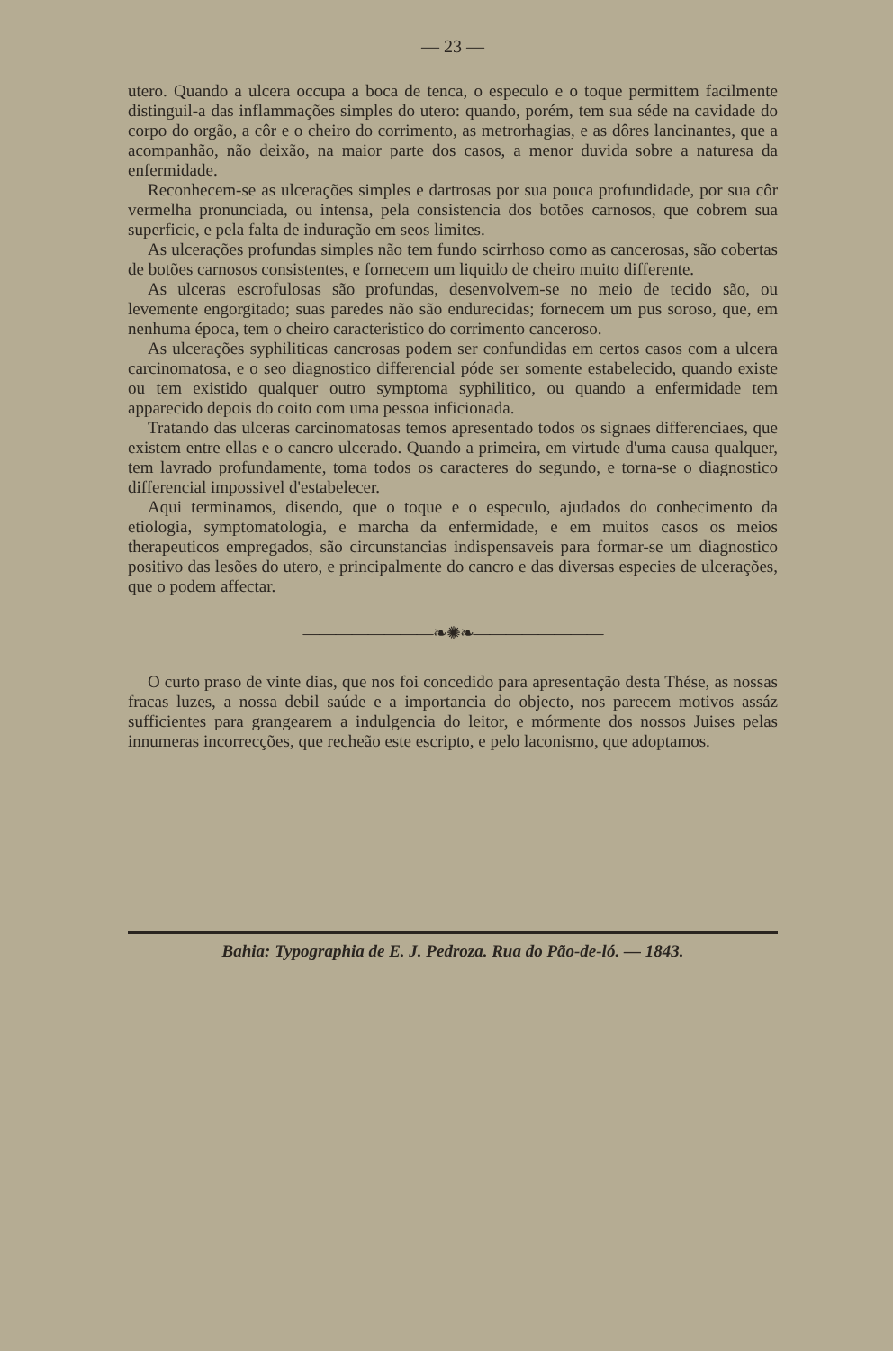— 23 —
utero. Quando a ulcera occupa a boca de tenca, o especulo e o toque permittem facilmente distinguil-a das inflammações simples do utero: quando, porém, tem sua séde na cavidade do corpo do orgão, a côr e o cheiro do corrimento, as metrorhagias, e as dôres lancinantes, que a acompanhão, não deixão, na maior parte dos casos, a menor duvida sobre a naturesa da enfermidade.
Reconhecem-se as ulcerações simples e dartrosas por sua pouca profundidade, por sua côr vermelha pronunciada, ou intensa, pela consistencia dos botões carnosos, que cobrem sua superficie, e pela falta de induração em seos limites.
As ulcerações profundas simples não tem fundo scirrhoso como as cancerosas, são cobertas de botões carnosos consistentes, e fornecem um liquido de cheiro muito differente.
As ulceras escrofulosas são profundas, desenvolvem-se no meio de tecido são, ou levemente engorgitado; suas paredes não são endurecidas; fornecem um pus soroso, que, em nenhuma época, tem o cheiro caracteristico do corrimento canceroso.
As ulcerações syphiliticas cancrosas podem ser confundidas em certos casos com a ulcera carcinomatosa, e o seo diagnostico differencial póde ser somente estabelecido, quando existe ou tem existido qualquer outro symptoma syphilitico, ou quando a enfermidade tem apparecido depois do coito com uma pessoa inficionada.
Tratando das ulceras carcinomatosas temos apresentado todos os signaes differenciaes, que existem entre ellas e o cancro ulcerado. Quando a primeira, em virtude d'uma causa qualquer, tem lavrado profundamente, toma todos os caracteres do segundo, e torna-se o diagnostico differencial impossivel d'estabelecer.
Aqui terminamos, disendo, que o toque e o especulo, ajudados do conhecimento da etiologia, symptomatologia, e marcha da enfermidade, e em muitos casos os meios therapeuticos empregados, são circunstancias indispensaveis para formar-se um diagnostico positivo das lesões do utero, e principalmente do cancro e das diversas especies de ulcerações, que o podem affectar.
————————❧✺❧————————
O curto praso de vinte dias, que nos foi concedido para apresentação desta Thése, as nossas fracas luzes, a nossa debil saúde e a importancia do objecto, nos parecem motivos assáz sufficientes para grangearem a indulgencia do leitor, e mórmente dos nossos Juises pelas innumeras incorrecções, que recheão este escripto, e pelo laconismo, que adoptamos.
Bahia: Typographia de E. J. Pedroza. Rua do Pão-de-ló. — 1843.